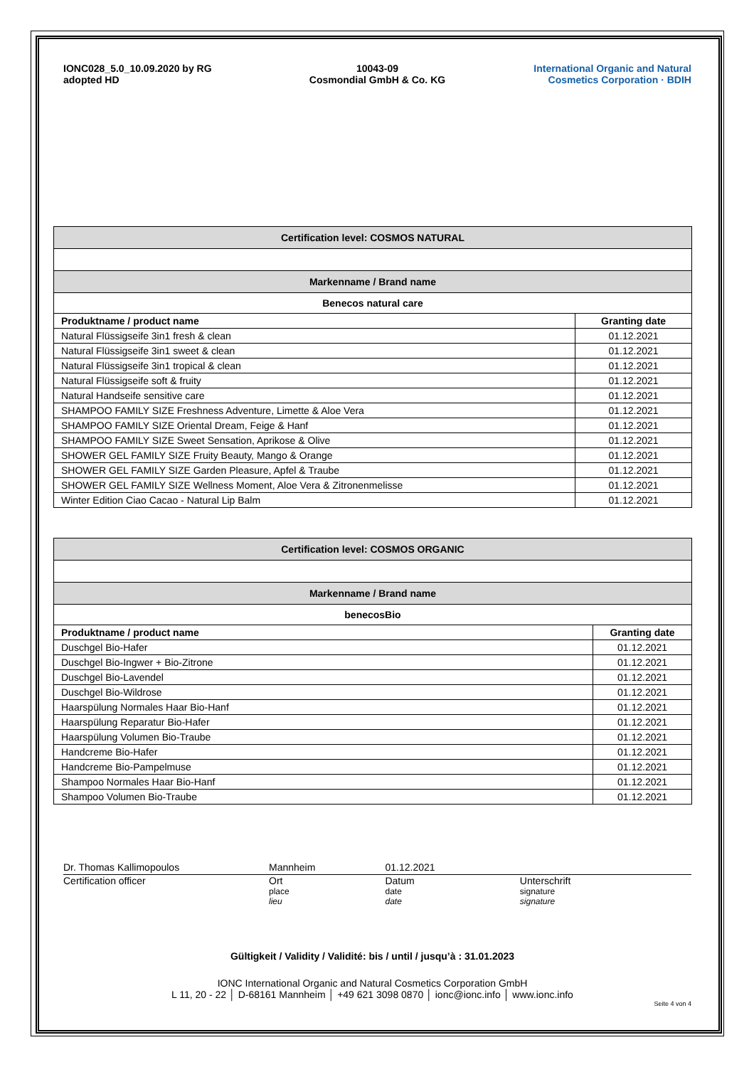IONC028_5.0_10.09.2020 by RG
adopted HD
10043-09
Cosmondial GmbH & Co. KG
International Organic and Natural Cosmetics Corporation · BDIH
| Certification level: COSMOS NATURAL | |
| Markenname / Brand name | |
| Benecos natural care | |
| Produktname / product name | Granting date |
| Natural Flüssigseife 3in1 fresh & clean | 01.12.2021 |
| Natural Flüssigseife 3in1 sweet & clean | 01.12.2021 |
| Natural Flüssigseife 3in1 tropical & clean | 01.12.2021 |
| Natural Flüssigseife soft & fruity | 01.12.2021 |
| Natural Handseife sensitive care | 01.12.2021 |
| SHAMPOO FAMILY SIZE Freshness Adventure, Limette & Aloe Vera | 01.12.2021 |
| SHAMPOO FAMILY SIZE Oriental Dream, Feige & Hanf | 01.12.2021 |
| SHAMPOO FAMILY SIZE Sweet Sensation, Aprikose & Olive | 01.12.2021 |
| SHOWER GEL FAMILY SIZE Fruity Beauty, Mango & Orange | 01.12.2021 |
| SHOWER GEL FAMILY SIZE Garden Pleasure, Apfel & Traube | 01.12.2021 |
| SHOWER GEL FAMILY SIZE Wellness Moment, Aloe Vera & Zitronenmelisse | 01.12.2021 |
| Winter Edition Ciao Cacao - Natural Lip Balm | 01.12.2021 |
| Certification level: COSMOS ORGANIC | |
| Markenname / Brand name | |
| benecosBio | |
| Produktname / product name | Granting date |
| Duschgel Bio-Hafer | 01.12.2021 |
| Duschgel Bio-Ingwer + Bio-Zitrone | 01.12.2021 |
| Duschgel Bio-Lavendel | 01.12.2021 |
| Duschgel Bio-Wildrose | 01.12.2021 |
| Haarspülung Normales Haar Bio-Hanf | 01.12.2021 |
| Haarspülung Reparatur Bio-Hafer | 01.12.2021 |
| Haarspülung Volumen Bio-Traube | 01.12.2021 |
| Handcreme Bio-Hafer | 01.12.2021 |
| Handcreme Bio-Pampelmuse | 01.12.2021 |
| Shampoo Normales Haar Bio-Hanf | 01.12.2021 |
| Shampoo Volumen Bio-Traube | 01.12.2021 |
Dr. Thomas Kallimopoulos
Certification officer
Mannheim
Ort
place
lieu
01.12.2021
Datum
date
date
Unterschrift
signature
signature
Gültigkeit / Validity / Validité: bis / until / jusqu’à : 31.01.2023
IONC International Organic and Natural Cosmetics Corporation GmbH
L 11, 20 - 22 │ D-68161 Mannheim │ +49 621 3098 0870 │ ionc@ionc.info │ www.ionc.info
Seite 4 von 4